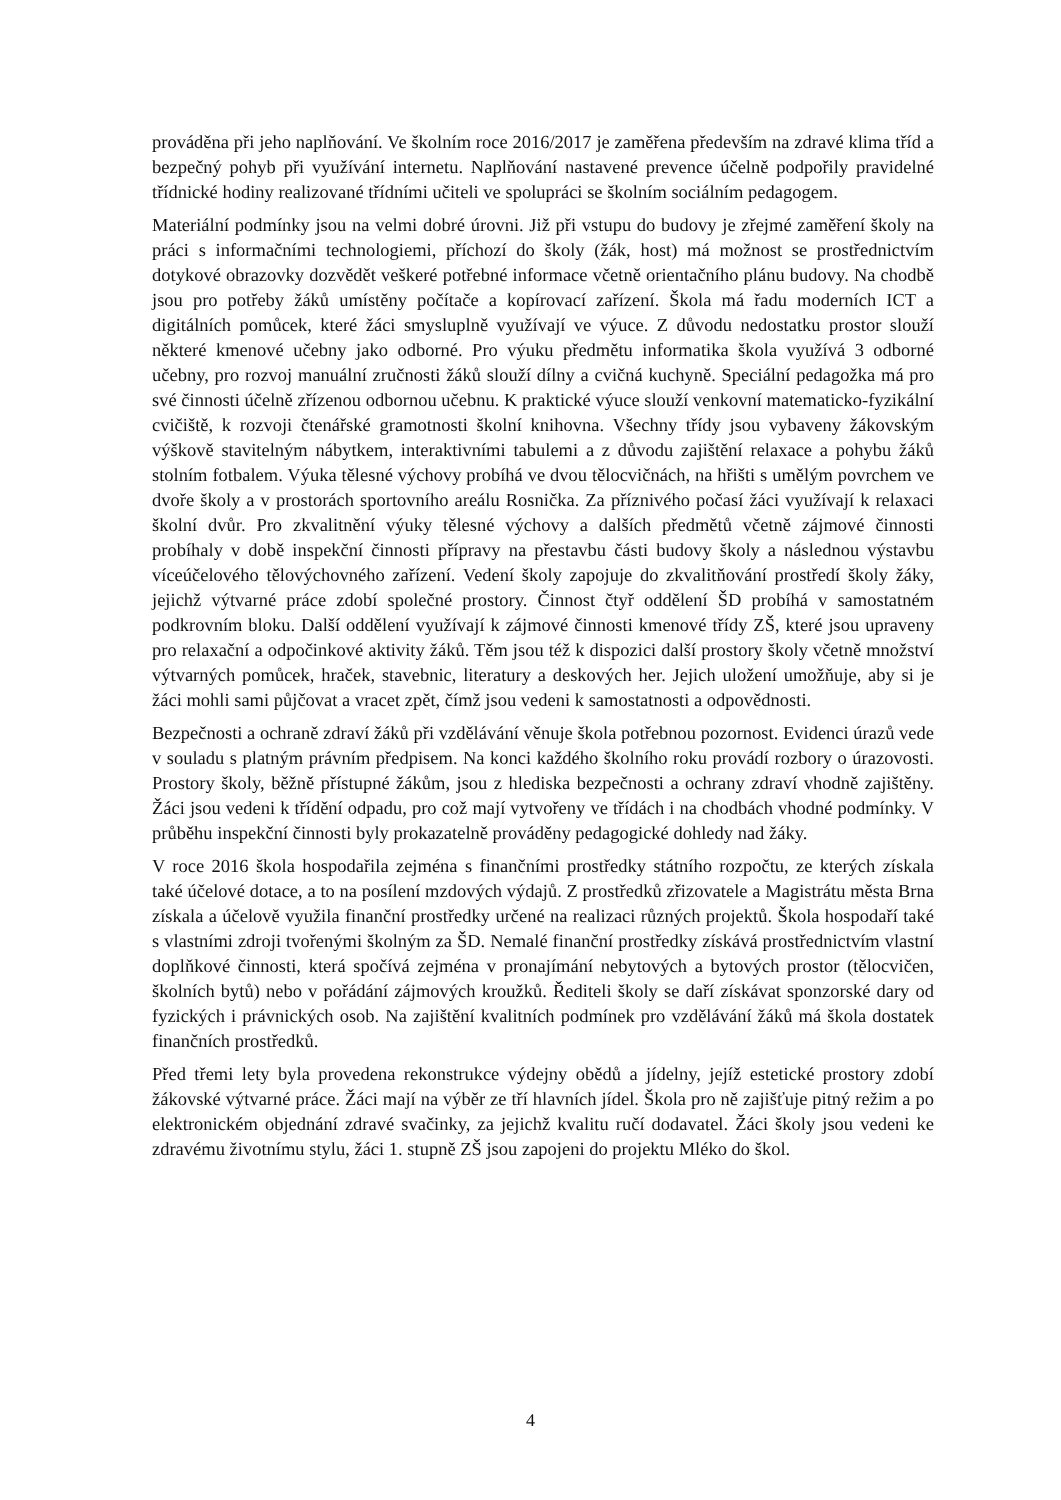prováděna při jeho naplňování. Ve školním roce 2016/2017 je zaměřena především na zdravé klima tříd a bezpečný pohyb při využívání internetu. Naplňování nastavené prevence účelně podpořily pravidelné třídnické hodiny realizované třídními učiteli ve spolupráci se školním sociálním pedagogem.
Materiální podmínky jsou na velmi dobré úrovni. Již při vstupu do budovy je zřejmé zaměření školy na práci s informačními technologiemi, příchozí do školy (žák, host) má možnost se prostřednictvím dotykové obrazovky dozvědět veškeré potřebné informace včetně orientačního plánu budovy. Na chodbě jsou pro potřeby žáků umístěny počítače a kopírovací zařízení. Škola má řadu moderních ICT a digitálních pomůcek, které žáci smysluplně využívají ve výuce. Z důvodu nedostatku prostor slouží některé kmenové učebny jako odborné. Pro výuku předmětu informatika škola využívá 3 odborné učebny, pro rozvoj manuální zručnosti žáků slouží dílny a cvičná kuchyně. Speciální pedagožka má pro své činnosti účelně zřízenou odbornou učebnu. K praktické výuce slouží venkovní matematicko-fyzikální cvičiště, k rozvoji čtenářské gramotnosti školní knihovna. Všechny třídy jsou vybaveny žákovským výškově stavitelným nábytkem, interaktivními tabulemi a z důvodu zajištění relaxace a pohybu žáků stolním fotbalem. Výuka tělesné výchovy probíhá ve dvou tělocvičnách, na hřišti s umělým povrchem ve dvoře školy a v prostorách sportovního areálu Rosnička. Za příznivého počasí žáci využívají k relaxaci školní dvůr. Pro zkvalitnění výuky tělesné výchovy a dalších předmětů včetně zájmové činnosti probíhaly v době inspekční činnosti přípravy na přestavbu části budovy školy a následnou výstavbu víceúčelového tělovýchovného zařízení. Vedení školy zapojuje do zkvalitňování prostředí školy žáky, jejichž výtvarné práce zdobí společné prostory. Činnost čtyř oddělení ŠD probíhá v samostatném podkrovním bloku. Další oddělení využívají k zájmové činnosti kmenové třídy ZŠ, které jsou upraveny pro relaxační a odpočinkové aktivity žáků. Těm jsou též k dispozici další prostory školy včetně množství výtvarných pomůcek, hraček, stavebnic, literatury a deskových her. Jejich uložení umožňuje, aby si je žáci mohli sami půjčovat a vracet zpět, čímž jsou vedeni k samostatnosti a odpovědnosti.
Bezpečnosti a ochraně zdraví žáků při vzdělávání věnuje škola potřebnou pozornost. Evidenci úrazů vede v souladu s platným právním předpisem. Na konci každého školního roku provádí rozbory o úrazovosti. Prostory školy, běžně přístupné žákům, jsou z hlediska bezpečnosti a ochrany zdraví vhodně zajištěny. Žáci jsou vedeni k třídění odpadu, pro což mají vytvořeny ve třídách i na chodbách vhodné podmínky. V průběhu inspekční činnosti byly prokazatelně prováděny pedagogické dohledy nad žáky.
V roce 2016 škola hospodařila zejména s finančními prostředky státního rozpočtu, ze kterých získala také účelové dotace, a to na posílení mzdových výdajů. Z prostředků zřizovatele a Magistrátu města Brna získala a účelově využila finanční prostředky určené na realizaci různých projektů. Škola hospodaří také s vlastními zdroji tvořenými školným za ŠD. Nemalé finanční prostředky získává prostřednictvím vlastní doplňkové činnosti, která spočívá zejména v pronajímání nebytových a bytových prostor (tělocvičen, školních bytů) nebo v pořádání zájmových kroužků. Řediteli školy se daří získávat sponzorské dary od fyzických i právnických osob. Na zajištění kvalitních podmínek pro vzdělávání žáků má škola dostatek finančních prostředků.
Před třemi lety byla provedena rekonstrukce výdejny obědů a jídelny, jejíž estetické prostory zdobí žákovské výtvarné práce. Žáci mají na výběr ze tří hlavních jídel. Škola pro ně zajišťuje pitný režim a po elektronickém objednání zdravé svačinky, za jejichž kvalitu ručí dodavatel. Žáci školy jsou vedeni ke zdravému životnímu stylu, žáci 1. stupně ZŠ jsou zapojeni do projektu Mléko do škol.
4